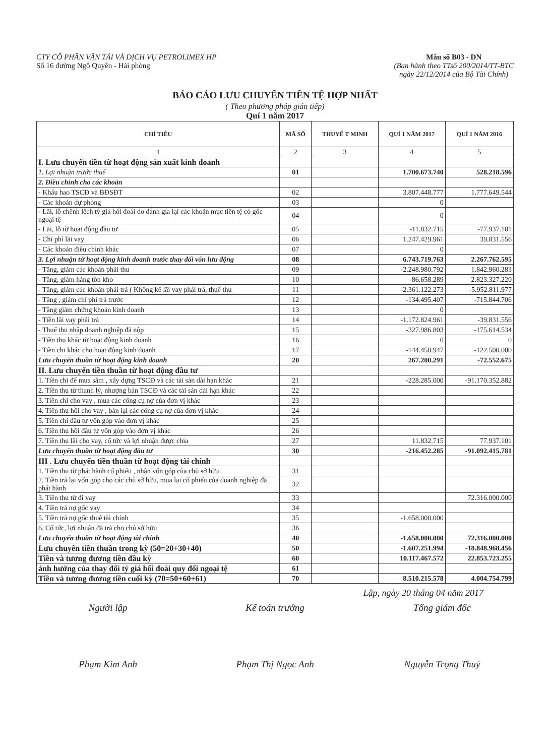CTY CỔ PHẦN VẬN TẢI VÀ DỊCH VỤ PETROLIMEX HP
Số 16 đường Ngô Quyền - Hải phòng
Mẫu số B03 - DN
(Ban hành theo TTsố 200/2014/TT-BTC
ngày 22/12/2014 của Bộ Tài Chính)
BÁO CÁO LƯU CHUYỂN TIỀN TỆ HỢP NHẤT
( Theo phương pháp gián tiếp)
Quí 1 năm 2017
| CHỈ TIÊU | MÃ SỐ | THUYẾ T MINH | QUÍ 1 NĂM 2017 | QUÍ 1 NĂM 2016 |
| --- | --- | --- | --- | --- |
| 1 | 2 | 3 | 4 | 5 |
| I. Lưu chuyển tiền từ hoạt động sản xuất kinh doanh | | | | |
| 1. Lợi nhuận trước thuế | 01 | | 1.700.673.740 | 528.218.596 |
| 2. Điều chỉnh cho các khoản | | | | |
| - Khấu hao TSCĐ và BĐSĐT | 02 | | 3.807.448.777 | 1.777.649.544 |
| - Các khoản dự phòng | 03 | | 0 | |
| - Lãi, lỗ chênh lệch tỷ giá hối đoái do đánh gía lại các khoản mục tiền tệ có gốc ngoại tệ | 04 | | 0 | |
| - Lãi, lỗ từ hoạt động đầu tư | 05 | | -11.832.715 | -77.937.101 |
| - Chi phí lãi vay | 06 | | 1.247.429.961 | 39.831.556 |
| - Các khoản điều chỉnh khác | 07 | | 0 | |
| 3. Lợi nhuận từ hoạt động kinh doanh trước thay đổi vốn lưu động | 08 | | 6.743.719.763 | 2.267.762.595 |
| - Tăng, giảm các khoản phải thu | 09 | | -2.248.980.792 | 1.842.960.283 |
| - Tăng, giảm hàng tồn kho | 10 | | -86.658.289 | 2.823.327.220 |
| - Tăng, giảm các khoản phải trả ( Không kể lãi vay phải trả, thuế thu | 11 | | -2.361.122.273 | -5.952.811.977 |
| - Tăng , giảm chi phí trả trước | 12 | | -134.495.407 | -715.844.706 |
| - Tăng giảm chứng khoán kinh doanh | 13 | | 0 | |
| - Tiền lãi vay phải trả | 14 | | -1.172.824.961 | -39.831.556 |
| - Thuế thu nhập doanh nghiệp đã nộp | 15 | | -327.986.803 | -175.614.534 |
| - Tiền thu khác từ hoạt động kinh doanh | 16 | | 0 | 0 |
| - Tiền chi khác cho hoạt động kinh doanh | 17 | | -144.450.947 | -122.500.000 |
| Lưu chuyển thuần từ hoạt động kinh doanh | 20 | | 267.200.291 | -72.552.675 |
| II. Lưu chuyển tiền thuần từ hoạt động đầu tư | | | | |
| 1. Tiền chi để mua sắm , xây dựng TSCĐ và các tài sản dài hạn khác | 21 | | -228.285.000 | -91.170.352.882 |
| 2. Tiền thu từ thanh lý, nhượng bán TSCĐ và các tài sản dài hạn khác | 22 | | | |
| 3. Tiền chi cho vay , mua các công cụ nợ của đơn vị khác | 23 | | | |
| 4. Tiền thu hồi cho vay , bán lại các công cụ nợ của đơn vị khác | 24 | | | |
| 5. Tiền chi đầu tư vốn góp vào đơn vị khác | 25 | | | |
| 6. Tiền thu hồi đầu tư vốn góp vào đơn vị khác | 26 | | | |
| 7. Tiền thu lãi cho vay, cổ tức và lợi nhuận được chia | 27 | | 11.832.715 | 77.937.101 |
| Lưu chuyển thuần từ hoạt động đầu tư | 30 | | -216.452.285 | -91.092.415.781 |
| III . Lưu chuyển tiền thuần từ hoạt động tài chính | | | | |
| 1. Tiền thu từ phát hành cổ phiếu , nhận vốn góp của chủ sở hữu | 31 | | | |
| 2. Tiền trả lại vốn góp cho các chủ sở hữu, mua lại cổ phiếu của doanh nghiệp đã phát hành | 32 | | | |
| 3. Tiền thu từ đi vay | 33 | | | 72.316.000.000 |
| 4. Tiền trả nợ gốc vay | 34 | | | |
| 5. Tiền trả nợ gốc thuê tài chính | 35 | | -1.658.000.000 | |
| 6. Cổ tức, lợi nhuận đã trả cho chủ sở hữu | 36 | | | |
| Lưu chuyển thuần từ hoạt động tài chính | 40 | | -1.658.000.000 | 72.316.000.000 |
| Lưu chuyển tiền thuần trong kỳ (50=20+30+40) | 50 | | -1.607.251.994 | -18.848.968.456 |
| Tiền và tương đương tiền đầu kỳ | 60 | | 10.117.467.572 | 22.853.723.255 |
| ảnh hưởng của thay đổi tỷ giá hối đoái quy đổi ngoại tệ | 61 | | | |
| Tiền và tương đương tiền cuối kỳ (70=50+60+61) | 70 | | 8.510.215.578 | 4.004.754.799 |
Lập, ngày 20 tháng 04 năm 2017
Người lập
Phạm Kim Anh
Kế toán trưởng
Phạm Thị Ngọc Anh
Tổng giám đốc
Nguyễn Trọng Thuỷ